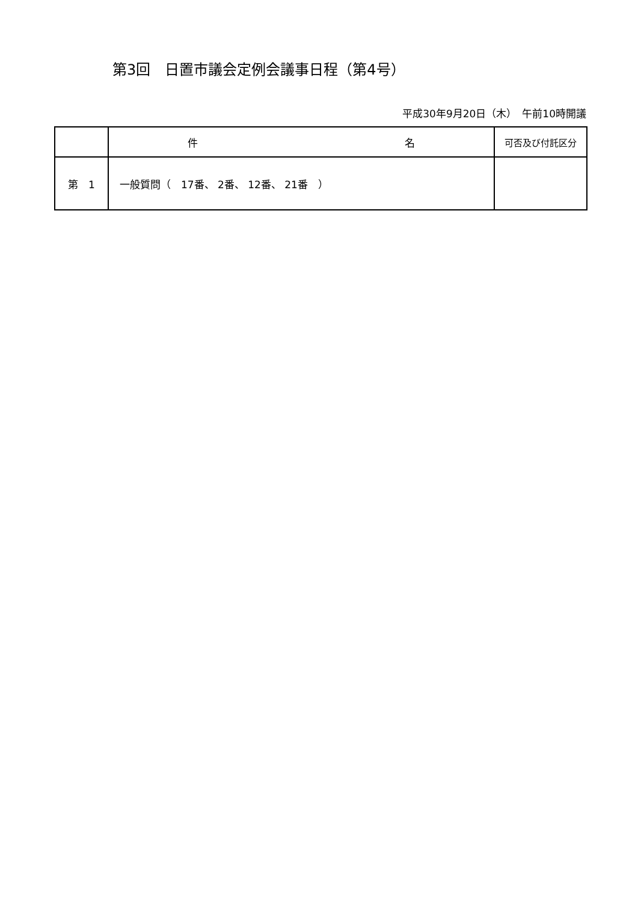第3回　日置市議会定例会議事日程（第4号）
平成30年9月20日（木）　午前10時開議
| | 件 名 | 可否及び付託区分 |
| --- | --- | --- |
| 第 1 | 一般質問（ 17番、 2番、 12番、 21番 ） | |